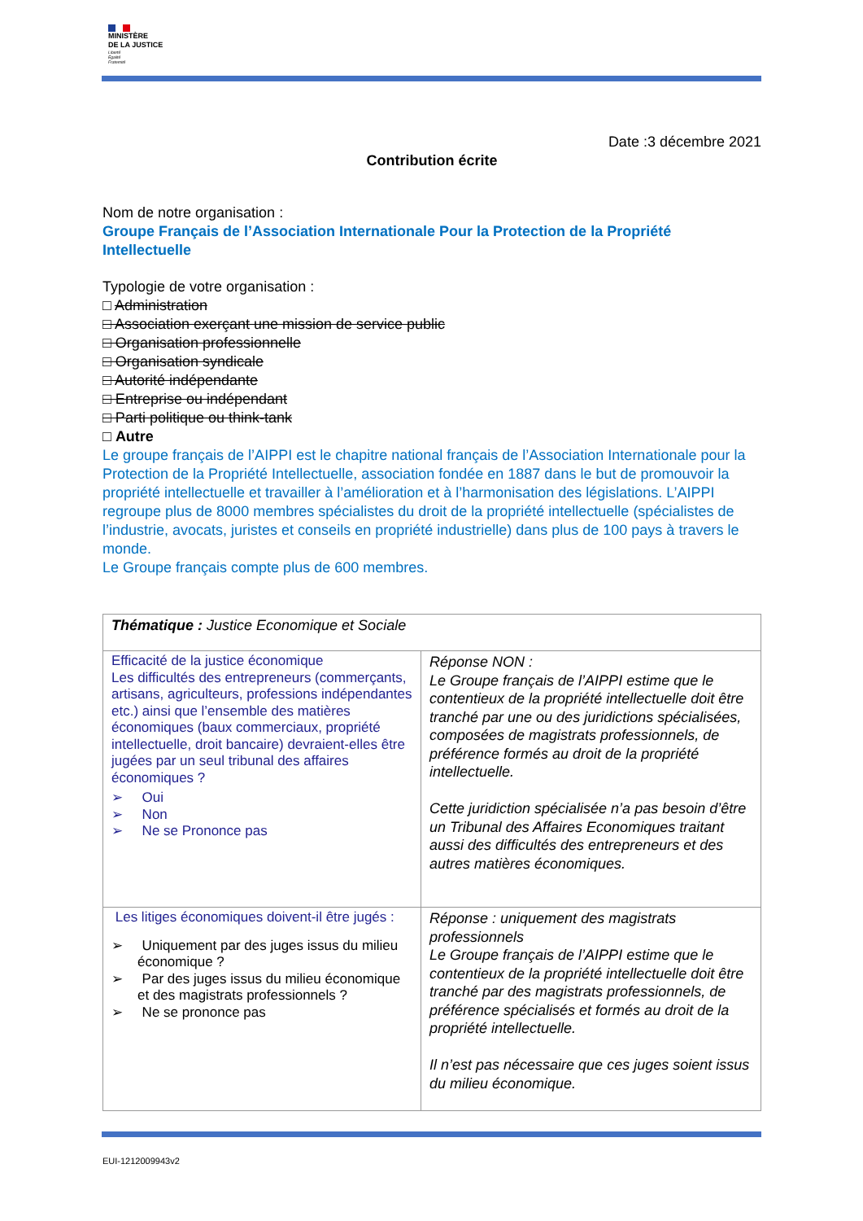MINISTÈRE
DE LA JUSTICE
Liberté
Égalité
Fraternité
Date :3 décembre 2021
Contribution écrite
Nom de notre organisation :
Groupe Français de l’Association Internationale Pour la Protection de la Propriété Intellectuelle
Typologie de votre organisation :
□ Administration
□ Association exerçant une mission de service public
□ Organisation professionnelle
□ Organisation syndicale
□ Autorité indépendante
□ Entreprise ou indépendant
□ Parti politique ou think-tank
□ Autre
Le groupe français de l’AIPPI est le chapitre national français de l’Association Internationale pour la Protection de la Propriété Intellectuelle, association fondée en 1887 dans le but de promouvoir la propriété intellectuelle et travailler à l’amélioration et à l’harmonisation des législations. L’AIPPI regroupe plus de 8000 membres spécialistes du droit de la propriété intellectuelle (spécialistes de l’industrie, avocats, juristes et conseils en propriété industrielle) dans plus de 100 pays à travers le monde.
Le Groupe français compte plus de 600 membres.
| Thématique : Justice Economique et Sociale | |
| Efficacité de la justice économique Les difficultés des entrepreneurs (commerçants, artisans, agriculteurs, professions indépendantes etc.) ainsi que l’ensemble des matières économiques (baux commerciaux, propriété intellectuelle, droit bancaire) devraient-elles être jugées par un seul tribunal des affaires économiques ? ➢ Oui ➢ Non ➢ Ne se Prononce pas | Réponse NON : Le Groupe français de l’AIPPI estime que le contentieux de la propriété intellectuelle doit être tranché par une ou des juridictions spécialisées, composées de magistrats professionnels, de préférence formés au droit de la propriété intellectuelle. Cette juridiction spécialisée n’a pas besoin d’être un Tribunal des Affaires Economiques traitant aussi des difficultés des entrepreneurs et des autres matières économiques. |
| Les litiges économiques doivent-il être jugés : ➢ Uniquement par des juges issus du milieu économique ? ➢ Par des juges issus du milieu économique et des magistrats professionnels ? ➢ Ne se prononce pas | Réponse : uniquement des magistrats professionnels Le Groupe français de l’AIPPI estime que le contentieux de la propriété intellectuelle doit être tranché par des magistrats professionnels, de préférence spécialisés et formés au droit de la propriété intellectuelle. Il n’est pas nécessaire que ces juges soient issus du milieu économique. |
EUI-1212009943v2